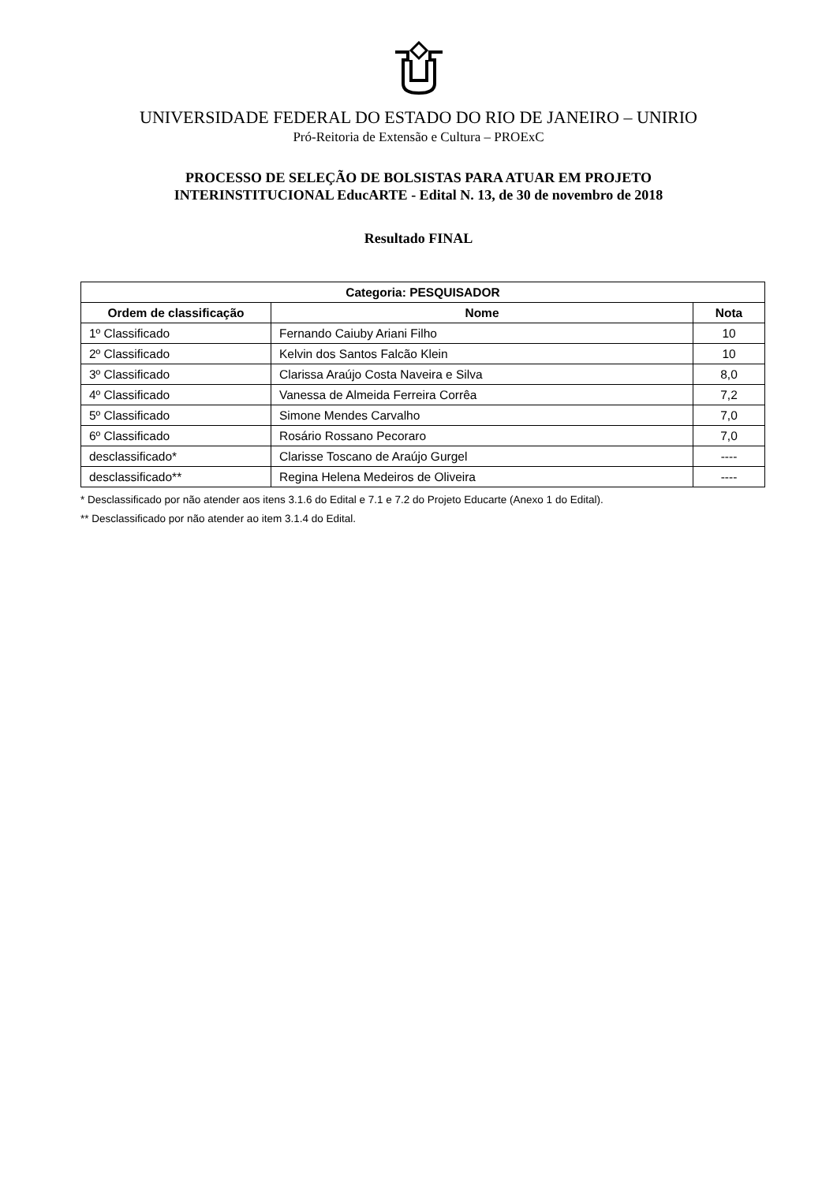UNIVERSIDADE FEDERAL DO ESTADO DO RIO DE JANEIRO – UNIRIO
Pró-Reitoria de Extensão e Cultura – PROExC
PROCESSO DE SELEÇÃO DE BOLSISTAS PARA ATUAR EM PROJETO
INTERINSTITUCIONAL EducARTE - Edital N. 13, de 30 de novembro de 2018
Resultado FINAL
| Categoria: PESQUISADOR | | |
| --- | --- | --- |
| Ordem de classificação | Nome | Nota |
| 1º Classificado | Fernando Caiuby Ariani Filho | 10 |
| 2º Classificado | Kelvin dos Santos Falcão Klein | 10 |
| 3º Classificado | Clarissa Araújo Costa Naveira e Silva | 8,0 |
| 4º Classificado | Vanessa de Almeida Ferreira Corrêa | 7,2 |
| 5º Classificado | Simone Mendes Carvalho | 7,0 |
| 6º Classificado | Rosário Rossano Pecoraro | 7,0 |
| desclassificado* | Clarisse Toscano de Araújo Gurgel | ---- |
| desclassificado** | Regina Helena Medeiros de Oliveira | ---- |
* Desclassificado por não atender aos itens 3.1.6 do Edital e 7.1 e 7.2 do Projeto Educarte (Anexo 1 do Edital).
** Desclassificado por não atender ao item 3.1.4 do Edital.